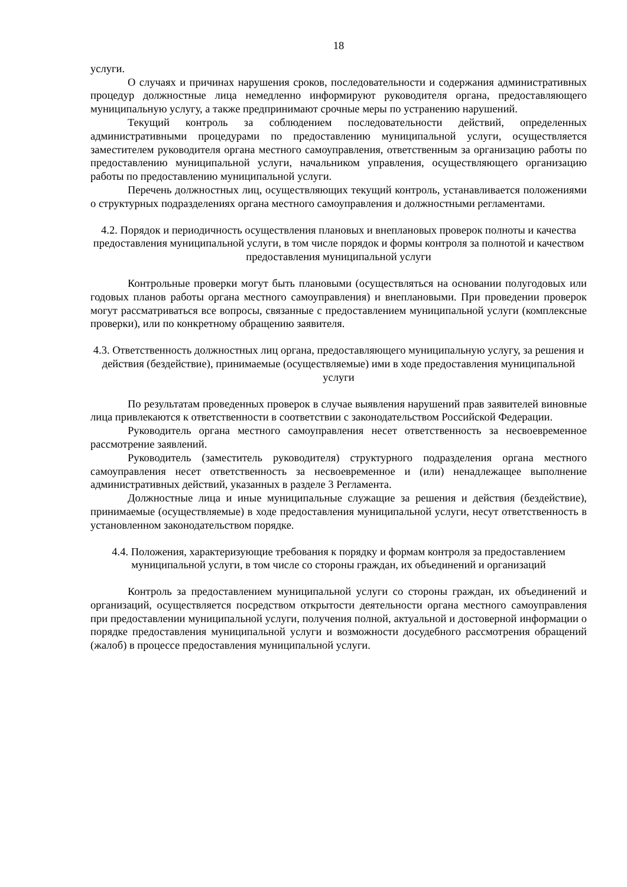18
услуги.
О случаях и причинах нарушения сроков, последовательности и содержания административных процедур должностные лица немедленно информируют руководителя органа, предоставляющего муниципальную услугу, а также предпринимают срочные меры по устранению нарушений.
Текущий контроль за соблюдением последовательности действий, определенных административными процедурами по предоставлению муниципальной услуги, осуществляется заместителем руководителя органа местного самоуправления, ответственным за организацию работы по предоставлению муниципальной услуги, начальником управления, осуществляющего организацию работы по предоставлению муниципальной услуги.
Перечень должностных лиц, осуществляющих текущий контроль, устанавливается положениями о структурных подразделениях органа местного самоуправления и должностными регламентами.
4.2. Порядок и периодичность осуществления плановых и внеплановых проверок полноты и качества предоставления муниципальной услуги, в том числе порядок и формы контроля за полнотой и качеством предоставления муниципальной услуги
Контрольные проверки могут быть плановыми (осуществляться на основании полугодовых или годовых планов работы органа местного самоуправления) и внеплановыми. При проведении проверок могут рассматриваться все вопросы, связанные с предоставлением муниципальной услуги (комплексные проверки), или по конкретному обращению заявителя.
4.3. Ответственность должностных лиц органа, предоставляющего муниципальную услугу, за решения и действия (бездействие), принимаемые (осуществляемые) ими в ходе предоставления муниципальной услуги
По результатам проведенных проверок в случае выявления нарушений прав заявителей виновные лица привлекаются к ответственности в соответствии с законодательством Российской Федерации.
Руководитель органа местного самоуправления несет ответственность за несвоевременное рассмотрение заявлений.
Руководитель (заместитель руководителя) структурного подразделения органа местного самоуправления несет ответственность за несвоевременное и (или) ненадлежащее выполнение административных действий, указанных в разделе 3 Регламента.
Должностные лица и иные муниципальные служащие за решения и действия (бездействие), принимаемые (осуществляемые) в ходе предоставления муниципальной услуги, несут ответственность в установленном законодательством порядке.
4.4. Положения, характеризующие требования к порядку и формам контроля за предоставлением муниципальной услуги, в том числе со стороны граждан, их объединений и организаций
Контроль за предоставлением муниципальной услуги со стороны граждан, их объединений и организаций, осуществляется посредством открытости деятельности органа местного самоуправления при предоставлении муниципальной услуги, получения полной, актуальной и достоверной информации о порядке предоставления муниципальной услуги и возможности досудебного рассмотрения обращений (жалоб) в процессе предоставления муниципальной услуги.